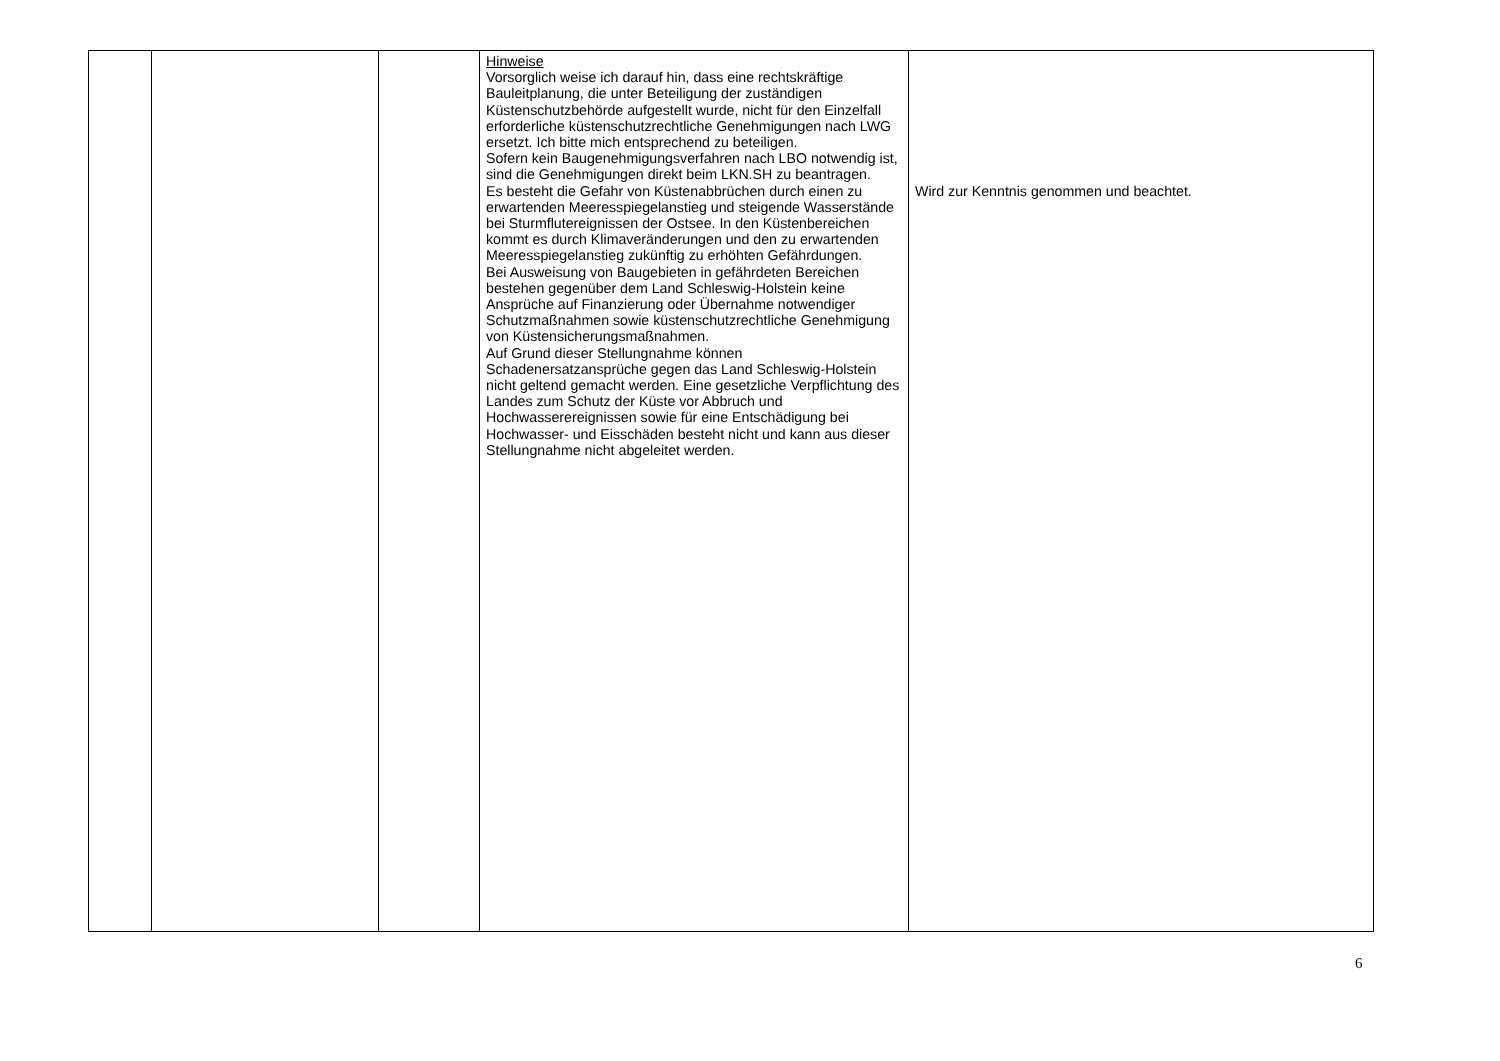| | | | Hinweise Vorsorglich weise ich darauf hin, dass eine rechtskräftige Bauleitplanung, die unter Beteiligung der zuständigen Küstenschutzbehörde aufgestellt wurde, nicht für den Einzelfall erforderliche küstenschutzrechtliche Genehmigungen nach LWG ersetzt. Ich bitte mich entsprechend zu beteiligen. Sofern kein Baugenehmigungsverfahren nach LBO notwendig ist, sind die Genehmigungen direkt beim LKN.SH zu beantragen. Es besteht die Gefahr von Küstenabbrüchen durch einen zu erwartenden Meeresspiegelanstieg und steigende Wasserstände bei Sturmflutereignissen der Ostsee. In den Küstenbereichen kommt es durch Klimaveränderungen und den zu erwartenden Meeresspiegelanstieg zukünftig zu erhöhten Gefährdungen. Bei Ausweisung von Baugebieten in gefährdeten Bereichen bestehen gegenüber dem Land Schleswig-Holstein keine Ansprüche auf Finanzierung oder Übernahme notwendiger Schutzmaßnahmen sowie küstenschutzrechtliche Genehmigung von Küstensicherungsmaßnahmen. Auf Grund dieser Stellungnahme können Schadenersatzansprüche gegen das Land Schleswig-Holstein nicht geltend gemacht werden. Eine gesetzliche Verpflichtung des Landes zum Schutz der Küste vor Abbruch und Hochwasserereignissen sowie für eine Entschädigung bei Hochwasser- und Eisschäden besteht nicht und kann aus dieser Stellungnahme nicht abgeleitet werden. | Wird zur Kenntnis genommen und beachtet. |
6